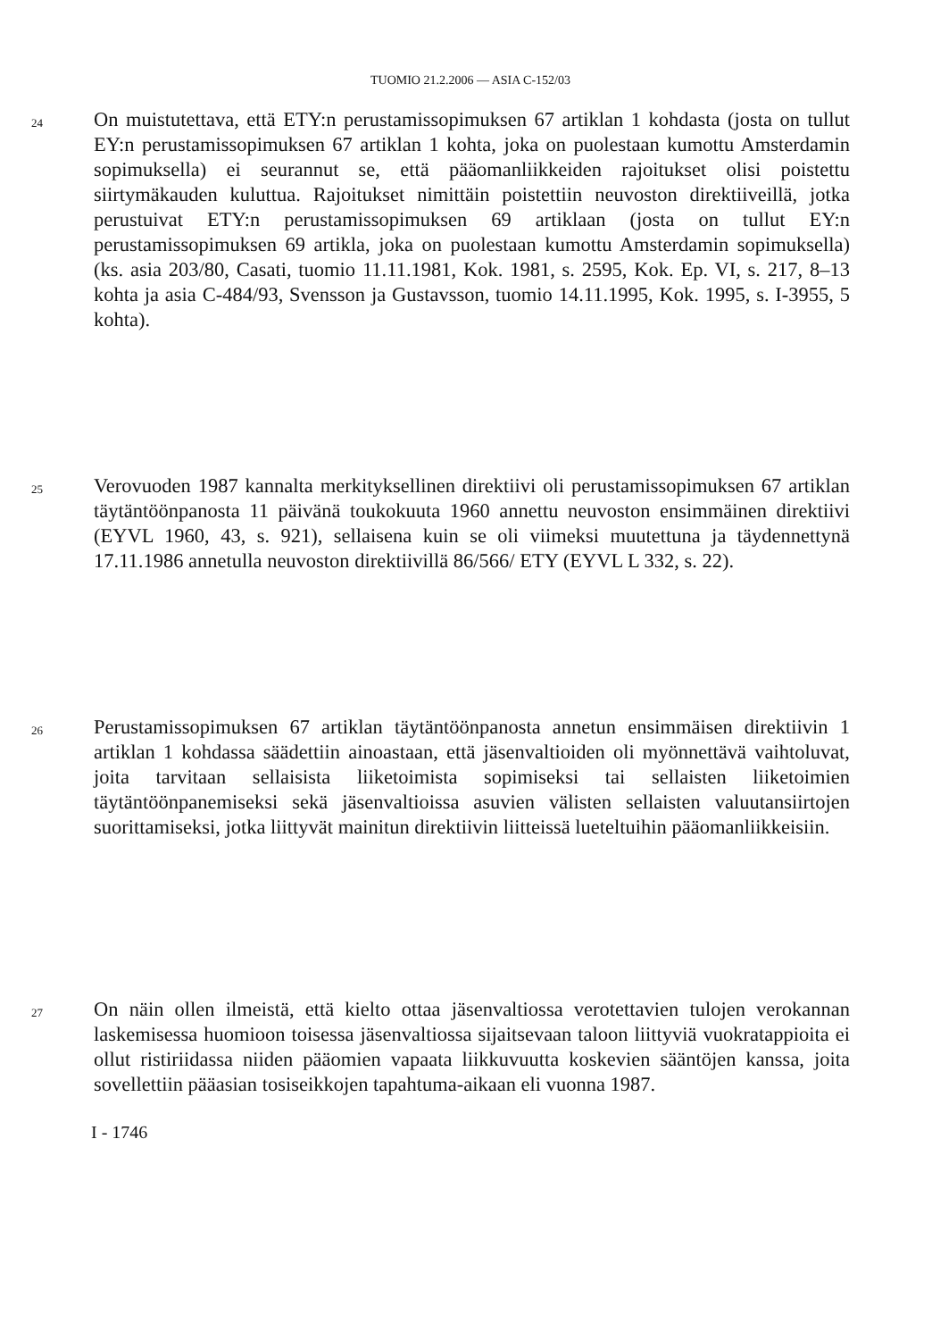TUOMIO 21.2.2006 — ASIA C-152/03
24
On muistutettava, että ETY:n perustamissopimuksen 67 artiklan 1 kohdasta (josta on tullut EY:n perustamissopimuksen 67 artiklan 1 kohta, joka on puolestaan kumottu Amsterdamin sopimuksella) ei seurannut se, että pääomanliikkeiden rajoitukset olisi poistettu siirtymäkauden kuluttua. Rajoitukset nimittäin poistettiin neuvoston direktiiveillä, jotka perustuivat ETY:n perustamissopimuksen 69 artiklaan (josta on tullut EY:n perustamissopimuksen 69 artikla, joka on puolestaan kumottu Amsterdamin sopimuksella) (ks. asia 203/80, Casati, tuomio 11.11.1981, Kok. 1981, s. 2595, Kok. Ep. VI, s. 217, 8–13 kohta ja asia C-484/93, Svensson ja Gustavsson, tuomio 14.11.1995, Kok. 1995, s. I-3955, 5 kohta).
25
Verovuoden 1987 kannalta merkityksellinen direktiivi oli perustamissopimuksen 67 artiklan täytäntöönpanosta 11 päivänä toukokuuta 1960 annettu neuvoston ensimmäinen direktiivi (EYVL 1960, 43, s. 921), sellaisena kuin se oli viimeksi muutettuna ja täydennettynä 17.11.1986 annetulla neuvoston direktiivillä 86/566/ ETY (EYVL L 332, s. 22).
26
Perustamissopimuksen 67 artiklan täytäntöönpanosta annetun ensimmäisen direktiivin 1 artiklan 1 kohdassa säädettiin ainoastaan, että jäsenvaltioiden oli myönnettävä vaihtoluvat, joita tarvitaan sellaisista liiketoimista sopimiseksi tai sellaisten liiketoimien täytäntöönpanemiseksi sekä jäsenvaltioissa asuvien välisten sellaisten valuutansiirtojen suorittamiseksi, jotka liittyvät mainitun direktiivin liitteissä lueteltuihin pääomanliikkeisiin.
27
On näin ollen ilmeistä, että kielto ottaa jäsenvaltiossa verotettavien tulojen verokannan laskemisessa huomioon toisessa jäsenvaltiossa sijaitsevaan taloon liittyviä vuokratappioita ei ollut ristiriidassa niiden pääomien vapaata liikkuvuutta koskevien sääntöjen kanssa, joita sovellettiin pääasian tosiseikkojen tapahtuma-aikaan eli vuonna 1987.
I - 1746